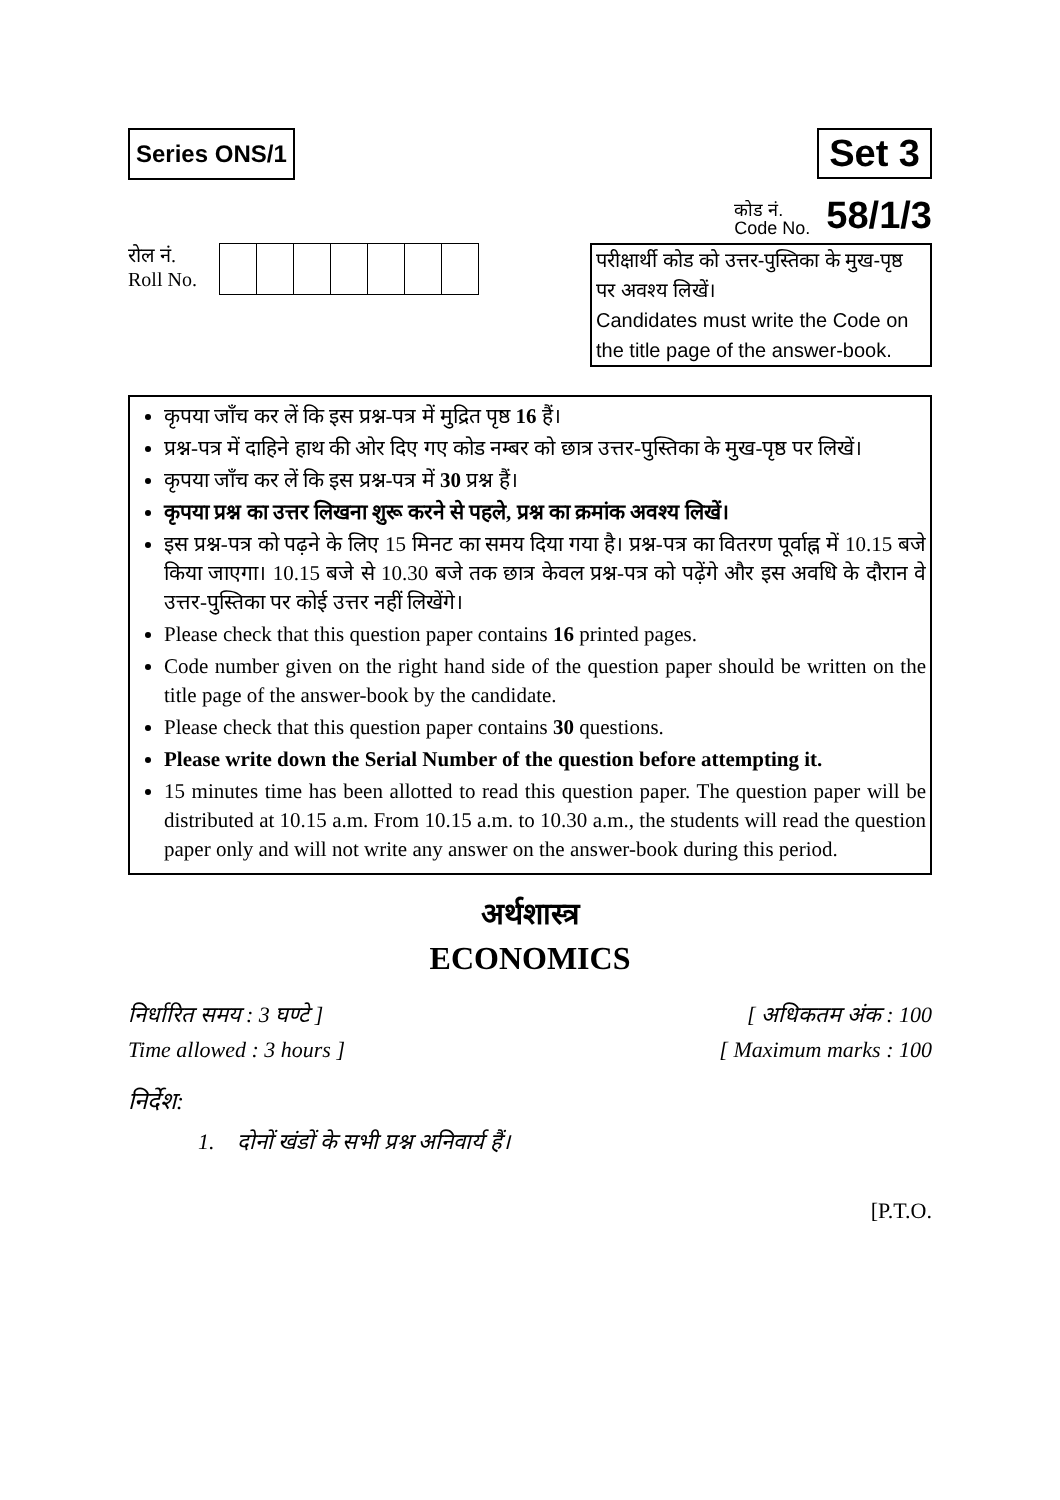Series ONS/1
Set 3
कोड नं.
Code No. 58/1/3
रोल नं.
Roll No.
परीक्षार्थी कोड को उत्तर-पुस्तिका के मुख-पृष्ठ पर अवश्य लिखें।
Candidates must write the Code on the title page of the answer-book.
कृपया जाँच कर लें कि इस प्रश्न-पत्र में मुद्रित पृष्ठ 16 हैं।
प्रश्न-पत्र में दाहिने हाथ की ओर दिए गए कोड नम्बर को छात्र उत्तर-पुस्तिका के मुख-पृष्ठ पर लिखें।
कृपया जाँच कर लें कि इस प्रश्न-पत्र में 30 प्रश्न हैं।
कृपया प्रश्न का उत्तर लिखना शुरू करने से पहले, प्रश्न का क्रमांक अवश्य लिखें।
इस प्रश्न-पत्र को पढ़ने के लिए 15 मिनट का समय दिया गया है। प्रश्न-पत्र का वितरण पूर्वाह्न में 10.15 बजे किया जाएगा। 10.15 बजे से 10.30 बजे तक छात्र केवल प्रश्न-पत्र को पढ़ेंगे और इस अवधि के दौरान वे उत्तर-पुस्तिका पर कोई उत्तर नहीं लिखेंगे।
Please check that this question paper contains 16 printed pages.
Code number given on the right hand side of the question paper should be written on the title page of the answer-book by the candidate.
Please check that this question paper contains 30 questions.
Please write down the Serial Number of the question before attempting it.
15 minutes time has been allotted to read this question paper. The question paper will be distributed at 10.15 a.m. From 10.15 a.m. to 10.30 a.m., the students will read the question paper only and will not write any answer on the answer-book during this period.
अर्थशास्त्र
ECONOMICS
निर्धारित समय : 3 घण्टे ]
Time allowed : 3 hours ]
[ अधिकतम अंक : 100
[ Maximum marks : 100
निर्देश:
1. दोनों खंडों के सभी प्रश्न अनिवार्य हैं।
[P.T.O.